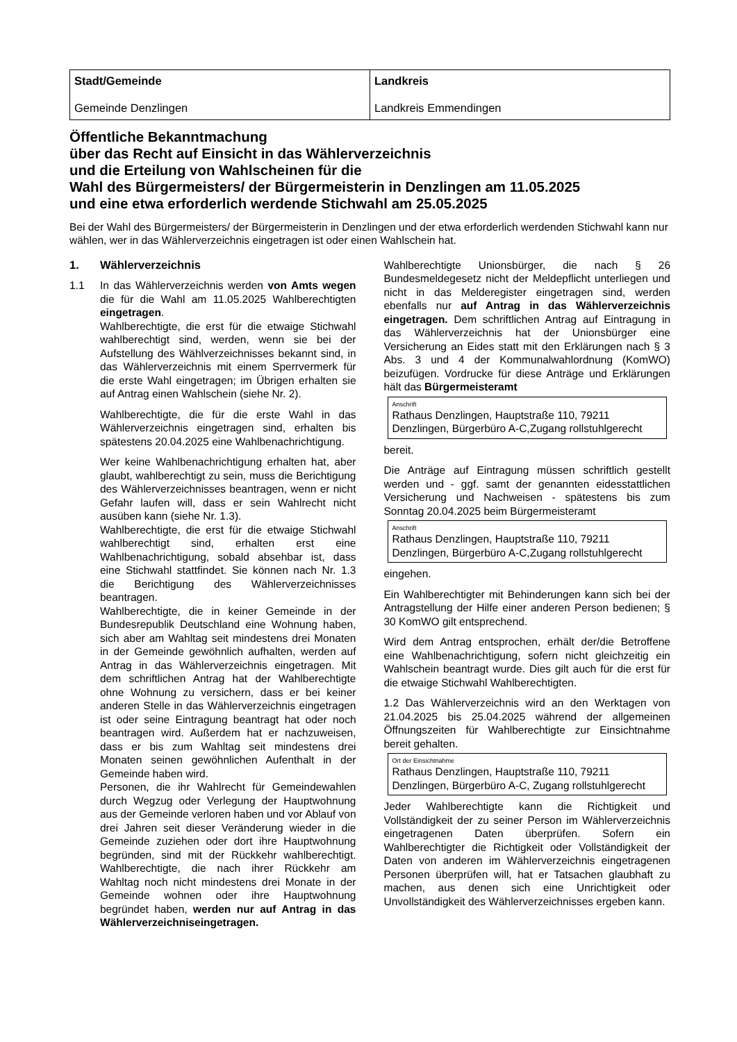| Stadt/Gemeinde Gemeinde Denzlingen | Landkreis Landkreis Emmendingen |
Öffentliche Bekanntmachung
über das Recht auf Einsicht in das Wählerverzeichnis
und die Erteilung von Wahlscheinen für die
Wahl des Bürgermeisters/ der Bürgermeisterin in Denzlingen am 11.05.2025
und eine etwa erforderlich werdende Stichwahl am 25.05.2025
Bei der Wahl des Bürgermeisters/ der Bürgermeisterin in Denzlingen und der etwa erforderlich werdenden Stichwahl kann nur wählen, wer in das Wählerverzeichnis eingetragen ist oder einen Wahlschein hat.
1. Wählerverzeichnis
1.1 In das Wählerverzeichnis werden von Amts wegen die für die Wahl am 11.05.2025 Wahlberechtigten eingetragen.
Wahlberechtigte, die erst für die etwaige Stichwahl wahlberechtigt sind, werden, wenn sie bei der Aufstellung des Wählverzeichnisses bekannt sind, in das Wählerverzeichnis mit einem Sperrvermerk für die erste Wahl eingetragen; im Übrigen erhalten sie auf Antrag einen Wahlschein (siehe Nr. 2).
Wahlberechtigte, die für die erste Wahl in das Wählerverzeichnis eingetragen sind, erhalten bis spätestens 20.04.2025 eine Wahlbenachrichtigung.
Wer keine Wahlbenachrichtigung erhalten hat, aber glaubt, wahlberechtigt zu sein, muss die Berichtigung des Wählerverzeichnisses beantragen, wenn er nicht Gefahr laufen will, dass er sein Wahlrecht nicht ausüben kann (siehe Nr. 1.3).
Wahlberechtigte, die erst für die etwaige Stichwahl wahlberechtigt sind, erhalten erst eine Wahlbenachrichtigung, sobald absehbar ist, dass eine Stichwahl stattfindet. Sie können nach Nr. 1.3 die Berichtigung des Wählerverzeichnisses beantragen.
Wahlberechtigte, die in keiner Gemeinde in der Bundesrepublik Deutschland eine Wohnung haben, sich aber am Wahltag seit mindestens drei Monaten in der Gemeinde gewöhnlich aufhalten, werden auf Antrag in das Wählerverzeichnis eingetragen. Mit dem schriftlichen Antrag hat der Wahlberechtigte ohne Wohnung zu versichern, dass er bei keiner anderen Stelle in das Wählerverzeichnis eingetragen ist oder seine Eintragung beantragt hat oder noch beantragen wird. Außerdem hat er nachzuweisen, dass er bis zum Wahltag seit mindestens drei Monaten seinen gewöhnlichen Aufenthalt in der Gemeinde haben wird.
Personen, die ihr Wahlrecht für Gemeindewahlen durch Wegzug oder Verlegung der Hauptwohnung aus der Gemeinde verloren haben und vor Ablauf von drei Jahren seit dieser Veränderung wieder in die Gemeinde zuziehen oder dort ihre Hauptwohnung begründen, sind mit der Rückkehr wahlberechtigt. Wahlberechtigte, die nach ihrer Rückkehr am Wahltag noch nicht mindestens drei Monate in der Gemeinde wohnen oder ihre Hauptwohnung begründet haben, werden nur auf Antrag in das Wählerverzeichniseingetragen.
Wahlberechtigte Unionsbürger, die nach § 26 Bundesmeldegesetz nicht der Meldepflicht unterliegen und nicht in das Melderegister eingetragen sind, werden ebenfalls nur auf Antrag in das Wählerverzeichnis eingetragen. Dem schriftlichen Antrag auf Eintragung in das Wählerverzeichnis hat der Unionsbürger eine Versicherung an Eides statt mit den Erklärungen nach § 3 Abs. 3 und 4 der Kommunalwahlordnung (KomWO) beizufügen. Vordrucke für diese Anträge und Erklärungen hält das Bürgermeisteramt
Anschrift
Rathaus Denzlingen, Hauptstraße 110, 79211 Denzlingen, Bürgerbüro A-C,Zugang rollstuhlgerecht
bereit.
Die Anträge auf Eintragung müssen schriftlich gestellt werden und - ggf. samt der genannten eidesstattlichen Versicherung und Nachweisen - spätestens bis zum Sonntag 20.04.2025 beim Bürgermeisteramt
Anschrift
Rathaus Denzlingen, Hauptstraße 110, 79211 Denzlingen, Bürgerbüro A-C,Zugang rollstuhlgerecht
eingehen.
Ein Wahlberechtigter mit Behinderungen kann sich bei der Antragstellung der Hilfe einer anderen Person bedienen; § 30 KomWO gilt entsprechend.
Wird dem Antrag entsprochen, erhält der/die Betroffene eine Wahlbenachrichtigung, sofern nicht gleichzeitig ein Wahlschein beantragt wurde. Dies gilt auch für die erst für die etwaige Stichwahl Wahlberechtigten.
1.2 Das Wählerverzeichnis wird an den Werktagen von 21.04.2025 bis 25.04.2025 während der allgemeinen Öffnungszeiten für Wahlberechtigte zur Einsichtnahme bereit gehalten.
Ort der Einsichtnahme
Rathaus Denzlingen, Hauptstraße 110, 79211 Denzlingen, Bürgerbüro A-C, Zugang rollstuhlgerecht
Jeder Wahlberechtigte kann die Richtigkeit und Vollständigkeit der zu seiner Person im Wählerverzeichnis eingetragenen Daten überprüfen. Sofern ein Wahlberechtigter die Richtigkeit oder Vollständigkeit der Daten von anderen im Wählerverzeichnis eingetragenen Personen überprüfen will, hat er Tatsachen glaubhaft zu machen, aus denen sich eine Unrichtigkeit oder Unvollständigkeit des Wählerverzeichnisses ergeben kann.